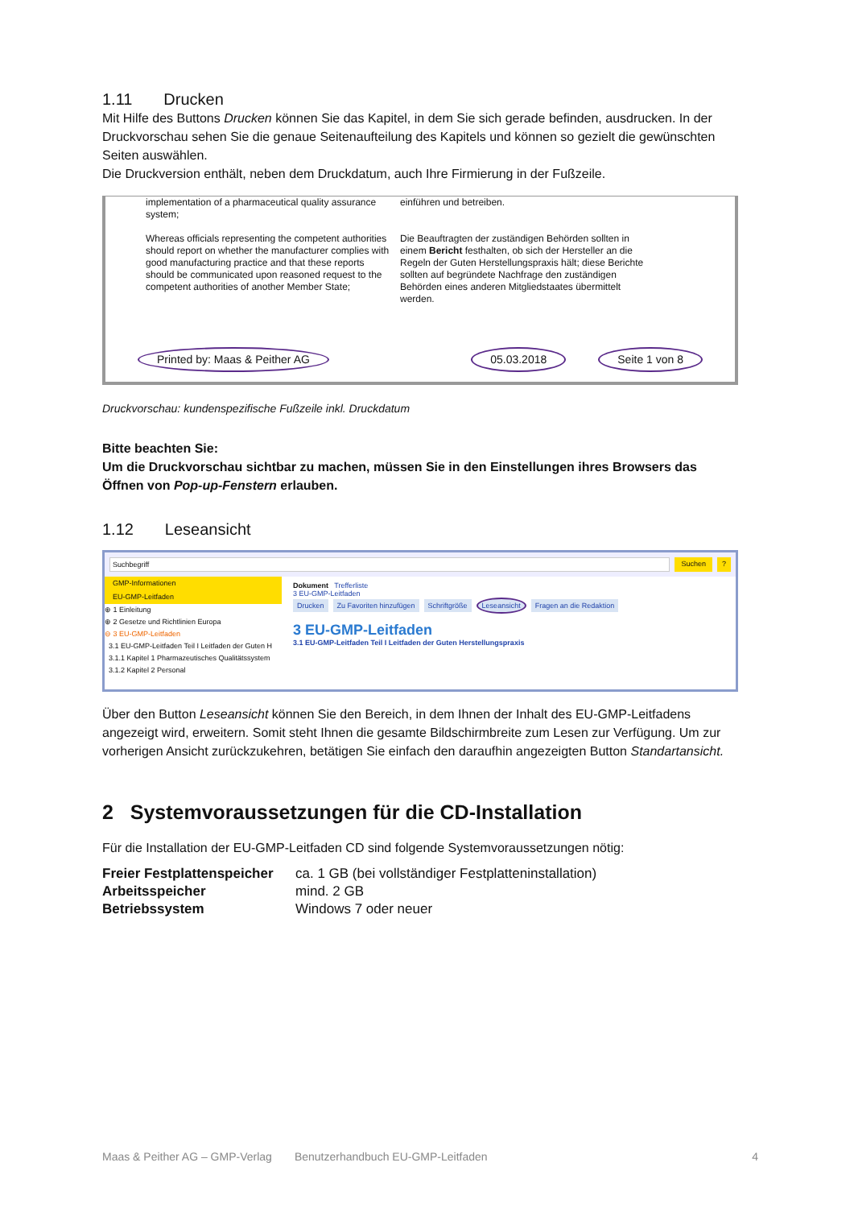1.11 Drucken
Mit Hilfe des Buttons Drucken können Sie das Kapitel, in dem Sie sich gerade befinden, ausdrucken. In der Druckvorschau sehen Sie die genaue Seitenaufteilung des Kapitels und können so gezielt die gewünschten Seiten auswählen.
Die Druckversion enthält, neben dem Druckdatum, auch Ihre Firmierung in der Fußzeile.
implementation of a pharmaceutical quality assurance system;
Whereas officials representing the competent authorities should report on whether the manufacturer complies with good manufacturing practice and that these reports should be communicated upon reasoned request to the competent authorities of another Member State;
einführen und betreiben.
Die Beauftragten der zuständigen Behörden sollten in einem Bericht festhalten, ob sich der Hersteller an die Regeln der Guten Herstellungspraxis hält; diese Berichte sollten auf begründete Nachfrage den zuständigen Behörden eines anderen Mitgliedstaates übermittelt werden.
Printed by: Maas & Peither AG 05.03.2018 Seite 1 von 8
Druckvorschau: kundenspezifische Fußzeile inkl. Druckdatum
Bitte beachten Sie:
Um die Druckvorschau sichtbar zu machen, müssen Sie in den Einstellungen ihres Browsers das Öffnen von Pop-up-Fenstern erlauben.
1.12 Leseansicht
Suchbegriff Suchen?
GMP-Informationen
EU-GMP-Leitfaden
⊕ 1 Einleitung
⊕ 2 Gesetze und Richtlinien Europa
⊖ 3 EU-GMP-Leitfaden
3.1 EU-GMP-Leitfaden Teil I Leitfaden der Guten H
3.1.1 Kapitel 1 Pharmazeutisches Qualitätssystem
3.1.2 Kapitel 2 Personal
Dokument Trefferliste
3 EU-GMP-Leitfaden
Drucken Zu Favoriten hinzufügen Schriftgröße Leseansicht Fragen an die Redaktion
3 EU-GMP-Leitfaden
3.1 EU-GMP-Leitfaden Teil I Leitfaden der Guten Herstellungspraxis
Über den Button Leseansicht können Sie den Bereich, in dem Ihnen der Inhalt des EU-GMP-Leitfadens angezeigt wird, erweitern. Somit steht Ihnen die gesamte Bildschirmbreite zum Lesen zur Verfügung. Um zur vorherigen Ansicht zurückzukehren, betätigen Sie einfach den daraufhin angezeigten Button Standartansicht.
2 Systemvoraussetzungen für die CD-Installation
Für die Installation der EU-GMP-Leitfaden CD sind folgende Systemvoraussetzungen nötig:
| Freier Festplattenspeicher | ca. 1 GB (bei vollständiger Festplatteninstallation) |
| Arbeitsspeicher | mind. 2 GB |
| Betriebssystem | Windows 7 oder neuer |
Maas & Peither AG – GMP-Verlag Benutzerhandbuch EU-GMP-Leitfaden 4